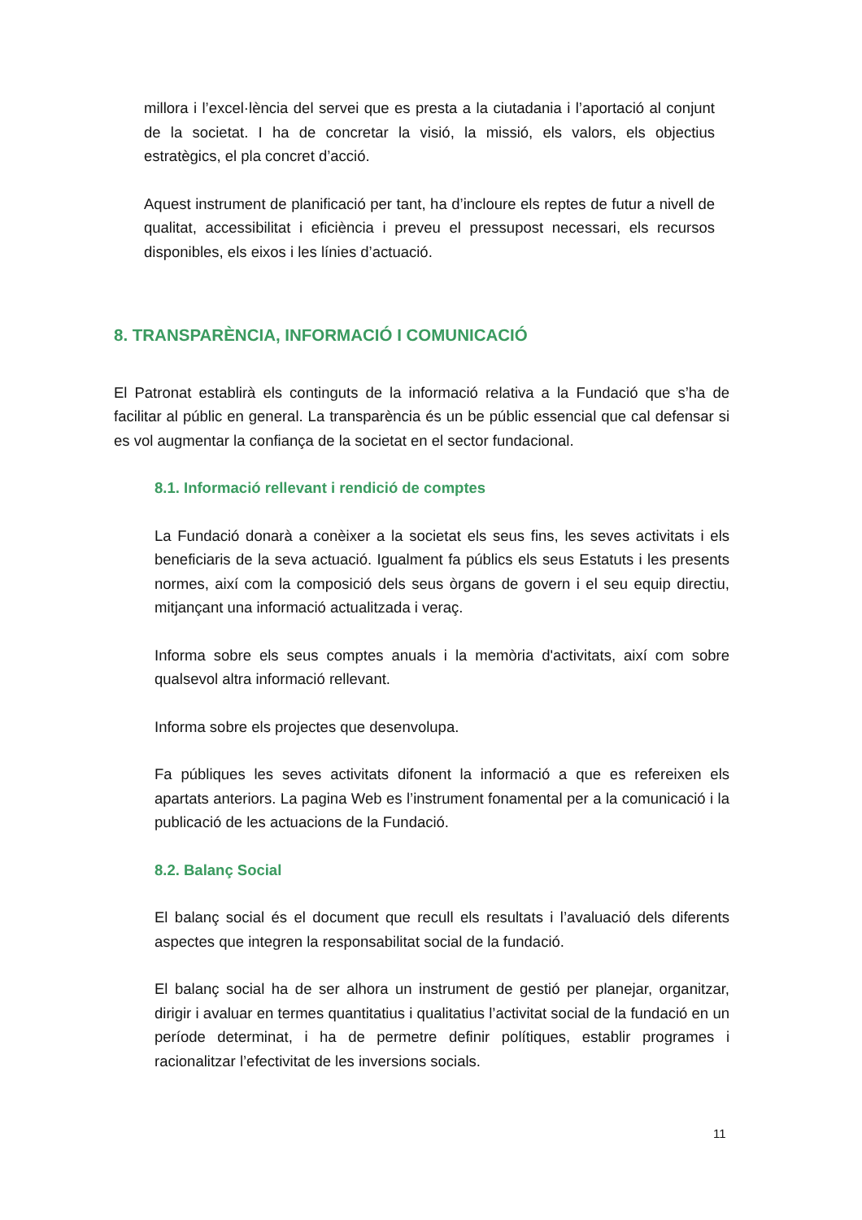millora i l’excel·lència del servei que es presta a la ciutadania i l’aportació al conjunt de la societat. I ha de concretar la visió, la missió, els valors, els objectius estratègics, el pla concret d’acció.
Aquest instrument de planificació per tant, ha d’incloure els reptes de futur a nivell de qualitat, accessibilitat i eficiència i preveu el pressupost necessari, els recursos disponibles, els eixos i les línies d’actuació.
8. TRANSPARÈNCIA, INFORMACIÓ I COMUNICACIÓ
El Patronat establirà els continguts de la informació relativa a la Fundació que s’ha de facilitar al públic en general. La transparència és un be públic essencial que cal defensar si es vol augmentar la confiança de la societat en el sector fundacional.
8.1. Informació rellevant i rendició de comptes
La Fundació donarà a conèixer a la societat els seus fins, les seves activitats i els beneficiaris de la seva actuació. Igualment fa públics els seus Estatuts i les presents normes, així com la composició dels seus òrgans de govern i el seu equip directiu, mitjançant una informació actualitzada i veraç.
Informa sobre els seus comptes anuals i la memòria d'activitats, així com sobre qualsevol altra informació rellevant.
Informa sobre els projectes que desenvolupa.
Fa públiques les seves activitats difonent la informació a que es refereixen els apartats anteriors. La pagina Web es l’instrument fonamental per a la comunicació i la publicació de les actuacions de la Fundació.
8.2. Balanç Social
El balanç social és el document que recull els resultats i l’avaluació dels diferents aspectes que integren la responsabilitat social de la fundació.
El balanç social ha de ser alhora un instrument de gestió per planejar, organitzar, dirigir i avaluar en termes quantitatius i qualitatius l’activitat social de la fundació en un període determinat, i ha de permetre definir polítiques, establir programes i racionalitzar l’efectivitat de les inversions socials.
11